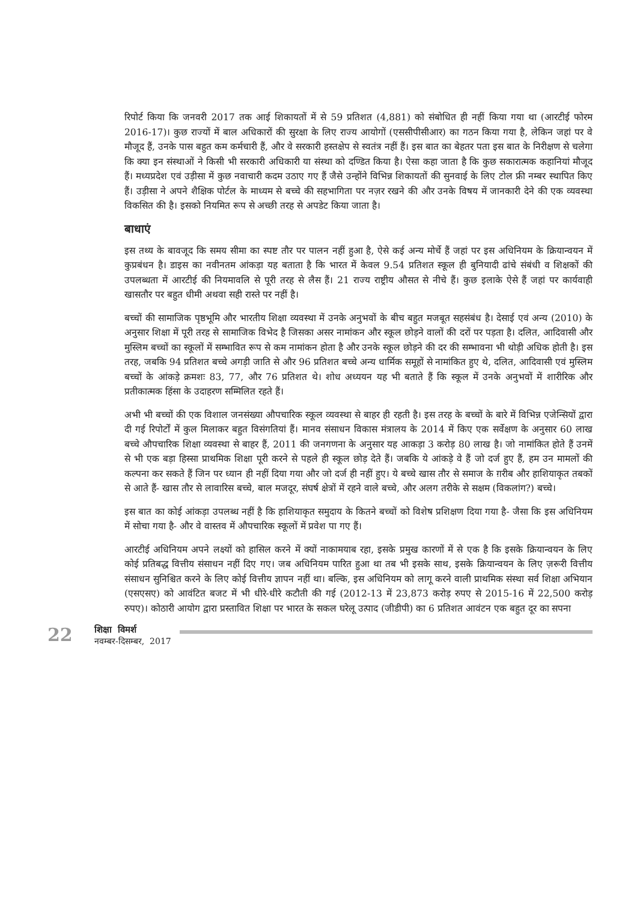रिपोर्ट किया कि जनवरी 2017 तक आई शिकायतों में से 59 प्रतिशत (4,881) को संबोधित ही नहीं किया गया था (आरटीई फोरम 2016-17)। कुछ राज्यों में बाल अधिकारों की सुरक्षा के लिए राज्य आयोगों (एससीपीसीआर) का गठन किया गया है, लेकिन जहां पर वे मौजूद हैं, उनके पास बहुत कम कर्मचारी हैं, और वे सरकारी हस्तक्षेप से स्वतंत्र नहीं हैं। इस बात का बेहतर पता इस बात के निरीक्षण से चलेगा कि क्या इन संस्थाओं ने किसी भी सरकारी अधिकारी या संस्था को दण्डित किया है। ऐसा कहा जाता है कि कुछ सकारात्मक कहानियां मौजूद हैं। मध्यप्रदेश एवं उड़ीसा में कुछ नवाचारी कदम उठाए गए हैं जैसे उन्होंने विभिन्न शिकायतों की सुनवाई के लिए टोल फ्री नम्बर स्थापित किए हैं। उड़ीसा ने अपने शैक्षिक पोर्टल के माध्यम से बच्चे की सहभागिता पर नज़र रखने की और उनके विषय में जानकारी देने की एक व्यवस्था विकसित की है। इसको नियमित रूप से अच्छी तरह से अपडेट किया जाता है।
बाधाएं
इस तथ्य के बावजूद कि समय सीमा का स्पष्ट तौर पर पालन नहीं हुआ है, ऐसे कई अन्य मोर्चे हैं जहां पर इस अधिनियम के क्रियान्वयन में कुप्रबंधन है। डाइस का नवीनतम आंकड़ा यह बताता है कि भारत में केवल 9.54 प्रतिशत स्कूल ही बुनियादी ढांचे संबंधी व शिक्षकों की उपलब्धता में आरटीई की नियमावलि से पूरी तरह से लैस हैं। 21 राज्य राष्ट्रीय औसत से नीचे हैं। कुछ इलाके ऐसे हैं जहां पर कार्यवाही खासतौर पर बहुत धीमी अथवा सही रास्ते पर नहीं है।
बच्चों की सामाजिक पृष्ठभूमि और भारतीय शिक्षा व्यवस्था में उनके अनुभवों के बीच बहुत मजबूत सहसंबंध है। देसाई एवं अन्य (2010) के अनुसार शिक्षा में पूरी तरह से सामाजिक विभेद है जिसका असर नामांकन और स्कूल छोड़ने वालों की दरों पर पड़ता है। दलित, आदिवासी और मुस्लिम बच्चों का स्कूलों में सम्भावित रूप से कम नामांकन होता है और उनके स्कूल छोड़ने की दर की सम्भावना भी थोड़ी अधिक होती है। इस तरह, जबकि 94 प्रतिशत बच्चे अगड़ी जाति से और 96 प्रतिशत बच्चे अन्य धार्मिक समूहों से नामांकित हुए थे, दलित, आदिवासी एवं मुस्लिम बच्चों के आंकड़े क्रमशः 83, 77, और 76 प्रतिशत थे। शोध अध्ययन यह भी बताते हैं कि स्कूल में उनके अनुभवों में शारीरिक और प्रतीकात्मक हिंसा के उदाहरण सम्मिलित रहते हैं।
अभी भी बच्चों की एक विशाल जनसंख्या औपचारिक स्कूल व्यवस्था से बाहर ही रहती है। इस तरह के बच्चों के बारे में विभिन्न एजेन्सियों द्वारा दी गई रिपोर्टों में कुल मिलाकर बहुत विसंगतियां हैं। मानव संसाधन विकास मंत्रालय के 2014 में किए एक सर्वेक्षण के अनुसार 60 लाख बच्चे औपचारिक शिक्षा व्यवस्था से बाहर हैं, 2011 की जनगणना के अनुसार यह आकड़ा 3 करोड़ 80 लाख है। जो नामांकित होते हैं उनमें से भी एक बड़ा हिस्सा प्राथमिक शिक्षा पूरी करने से पहले ही स्कूल छोड़ देते हैं। जबकि ये आंकड़े वे हैं जो दर्ज हुए हैं, हम उन मामलों की कल्पना कर सकते हैं जिन पर ध्यान ही नहीं दिया गया और जो दर्ज ही नहीं हुए। ये बच्चे खास तौर से समाज के ग़रीब और हाशियाकृत तबकों से आते हैं- खास तौर से लावारिस बच्चे, बाल मजदूर, संघर्ष क्षेत्रों में रहने वाले बच्चे, और अलग तरीके से सक्षम (विकलांग?) बच्चे।
इस बात का कोई आंकड़ा उपलब्ध नहीं है कि हाशियाकृत समुदाय के कितने बच्चों को विशेष प्रशिक्षण दिया गया है- जैसा कि इस अधिनियम में सोचा गया है- और वे वास्तव में औपचारिक स्कूलों में प्रवेश पा गए हैं।
आरटीई अधिनियम अपने लक्ष्यों को हासिल करने में क्यों नाकामयाब रहा, इसके प्रमुख कारणों में से एक है कि इसके क्रियान्वयन के लिए कोई प्रतिबद्ध वित्तीय संसाधन नहीं दिए गए। जब अधिनियम पारित हुआ था तब भी इसके साथ, इसके क्रियान्वयन के लिए ज़रूरी वित्तीय संसाधन सुनिश्चित करने के लिए कोई वित्तीय ज्ञापन नहीं था। बल्कि, इस अधिनियम को लागू करने वाली प्राथमिक संस्था सर्व शिक्षा अभियान (एसएसए) को आवंटित बजट में भी धीरे-धीरे कटौती की गई (2012-13 में 23,873 करोड़ रुपए से 2015-16 में 22,500 करोड़ रुपए)। कोठारी आयोग द्वारा प्रस्तावित शिक्षा पर भारत के सकल घरेलू उत्पाद (जीडीपी) का 6 प्रतिशत आवंटन एक बहुत दूर का सपना
22
शिक्षा विमर्श
नवम्बर-दिसम्बर, 2017